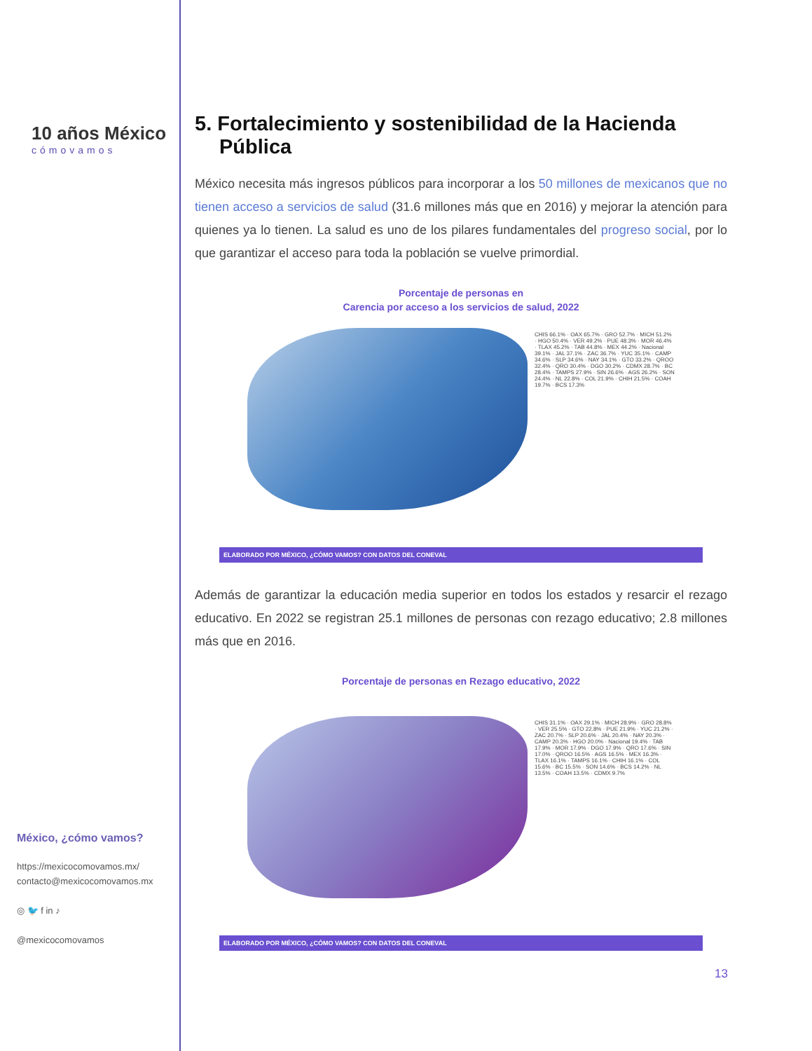10 años México
cómovamos
México, ¿cómo vamos?
https://mexicocomovamos.mx/
contacto@mexicocomovamos.mx
◎ 🐦 f in ♪
@mexicocomovamos
5. Fortalecimiento y sostenibilidad de la Hacienda Pública
México necesita más ingresos públicos para incorporar a los 50 millones de mexicanos que no tienen acceso a servicios de salud (31.6 millones más que en 2016) y mejorar la atención para quienes ya lo tienen. La salud es uno de los pilares fundamentales del progreso social, por lo que garantizar el acceso para toda la población se vuelve primordial.
Porcentaje de personas en
Carencia por acceso a los servicios de salud, 2022
CHIS 66.1% · OAX 65.7% · GRO 52.7% · MICH 51.2% · HGO 50.4% · VER 49.2% · PUE 48.3% · MOR 46.4% · TLAX 45.2% · TAB 44.8% · MEX 44.2% · Nacional 39.1% · JAL 37.1% · ZAC 36.7% · YUC 35.1% · CAMP 34.6% · SLP 34.6% · NAY 34.1% · GTO 33.2% · QROO 32.4% · QRO 30.4% · DGO 30.2% · CDMX 28.7% · BC 28.4% · TAMPS 27.9% · SIN 26.6% · AGS 26.2% · SON 24.4% · NL 22.8% · COL 21.9% · CHIH 21.5% · COAH 19.7% · BCS 17.3%
ELABORADO POR MÉXICO, ¿CÓMO VAMOS? CON DATOS DEL CONEVAL
Además de garantizar la educación media superior en todos los estados y resarcir el rezago educativo. En 2022 se registran 25.1 millones de personas con rezago educativo; 2.8 millones más que en 2016.
Porcentaje de personas en Rezago educativo, 2022
CHIS 31.1% · OAX 29.1% · MICH 28.9% · GRO 28.8% · VER 25.5% · GTO 22.8% · PUE 21.9% · YUC 21.2% · ZAC 20.7% · SLP 20.6% · JAL 20.4% · NAY 20.3% · CAMP 20.3% · HGO 20.0% · Nacional 19.4% · TAB 17.9% · MOR 17.9% · DGO 17.9% · QRO 17.6% · SIN 17.0% · QROO 16.5% · AGS 16.5% · MEX 16.3% · TLAX 16.1% · TAMPS 16.1% · CHIH 16.1% · COL 15.6% · BC 15.5% · SON 14.6% · BCS 14.2% · NL 13.5% · COAH 13.5% · CDMX 9.7%
ELABORADO POR MÉXICO, ¿CÓMO VAMOS? CON DATOS DEL CONEVAL
13